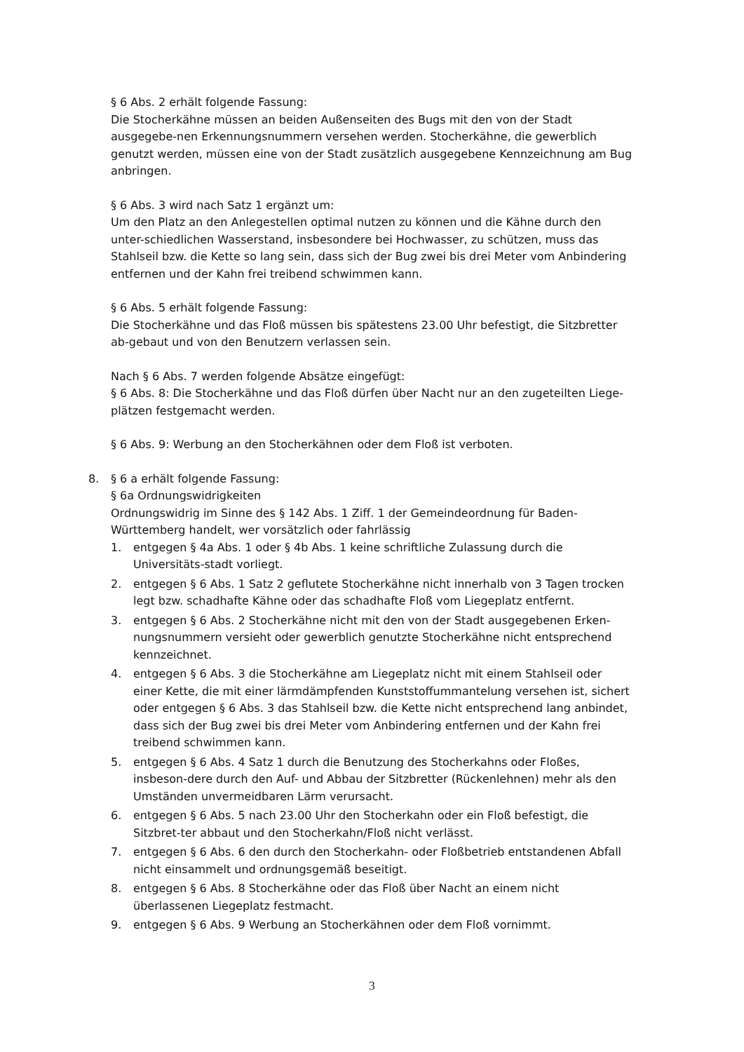§ 6 Abs. 2 erhält folgende Fassung:
Die Stocherkähne müssen an beiden Außenseiten des Bugs mit den von der Stadt ausgegebe-nen Erkennungsnummern versehen werden. Stocherkähne, die gewerblich genutzt werden, müssen eine von der Stadt zusätzlich ausgegebene Kennzeichnung am Bug anbringen.
§ 6 Abs. 3 wird nach Satz 1 ergänzt um:
Um den Platz an den Anlegestellen optimal nutzen zu können und die Kähne durch den unter-schiedlichen Wasserstand, insbesondere bei Hochwasser, zu schützen, muss das Stahlseil bzw. die Kette so lang sein, dass sich der Bug zwei bis drei Meter vom Anbindering entfernen und der Kahn frei treibend schwimmen kann.
§ 6 Abs. 5 erhält folgende Fassung:
Die Stocherkähne und das Floß müssen bis spätestens 23.00 Uhr befestigt, die Sitzbretter ab-gebaut und von den Benutzern verlassen sein.
Nach § 6 Abs. 7 werden folgende Absätze eingefügt:
§ 6 Abs. 8: Die Stocherkähne und das Floß dürfen über Nacht nur an den zugeteilten Liege-plätzen festgemacht werden.
§ 6 Abs. 9: Werbung an den Stocherkähnen oder dem Floß ist verboten.
8. § 6 a erhält folgende Fassung:
§ 6a Ordnungswidrigkeiten
Ordnungswidrig im Sinne des § 142 Abs. 1 Ziff. 1 der Gemeindeordnung für Baden-Württemberg handelt, wer vorsätzlich oder fahrlässig
1. entgegen § 4a Abs. 1 oder § 4b Abs. 1 keine schriftliche Zulassung durch die Universitäts-stadt vorliegt.
2. entgegen § 6 Abs. 1 Satz 2 geflutete Stocherkähne nicht innerhalb von 3 Tagen trocken legt bzw. schadhafte Kähne oder das schadhafte Floß vom Liegeplatz entfernt.
3. entgegen § 6 Abs. 2 Stocherkähne nicht mit den von der Stadt ausgegebenen Erken-nungsnummern versieht oder gewerblich genutzte Stocherkähne nicht entsprechend kennzeichnet.
4. entgegen § 6 Abs. 3 die Stocherkähne am Liegeplatz nicht mit einem Stahlseil oder einer Kette, die mit einer lärmdämpfenden Kunststoffummantelung versehen ist, sichert oder entgegen § 6 Abs. 3 das Stahlseil bzw. die Kette nicht entsprechend lang anbindet, dass sich der Bug zwei bis drei Meter vom Anbindering entfernen und der Kahn frei treibend schwimmen kann.
5. entgegen § 6 Abs. 4 Satz 1 durch die Benutzung des Stocherkahns oder Floßes, insbeson-dere durch den Auf- und Abbau der Sitzbretter (Rückenlehnen) mehr als den Umständen unvermeidbaren Lärm verursacht.
6. entgegen § 6 Abs. 5 nach 23.00 Uhr den Stocherkahn oder ein Floß befestigt, die Sitzbret-ter abbaut und den Stocherkahn/Floß nicht verlässt.
7. entgegen § 6 Abs. 6 den durch den Stocherkahn- oder Floßbetrieb entstandenen Abfall nicht einsammelt und ordnungsgemäß beseitigt.
8. entgegen § 6 Abs. 8 Stocherkähne oder das Floß über Nacht an einem nicht überlassenen Liegeplatz festmacht.
9. entgegen § 6 Abs. 9 Werbung an Stocherkähnen oder dem Floß vornimmt.
3